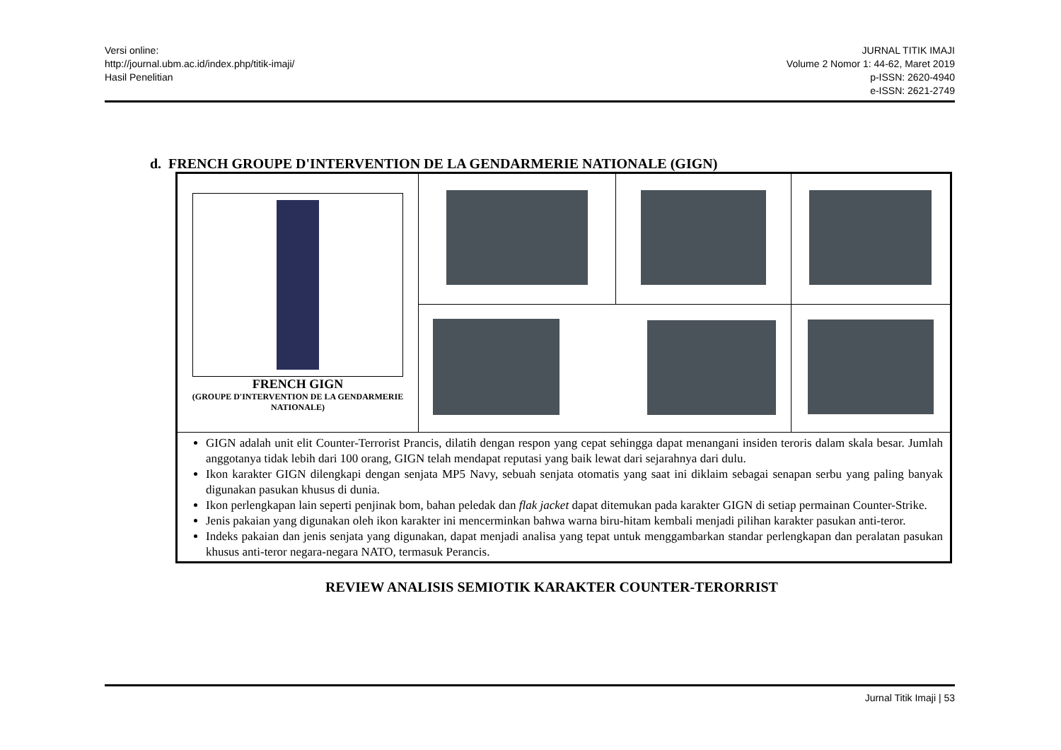Versi online:
http://journal.ubm.ac.id/index.php/titik-imaji/
Hasil Penelitian
JURNAL TITIK IMAJI
Volume 2 Nomor 1: 44-62, Maret 2019
p-ISSN: 2620-4940
e-ISSN: 2621-2749
d. FRENCH GROUPE D'INTERVENTION DE LA GENDARMERIE NATIONALE (GIGN)
| FRENCH GIGN (GROUPE D'INTERVENTION DE LA GENDARMERIE NATIONALE) | | | |
| GIGN adalah unit elit Counter-Terrorist Prancis, dilatih dengan respon yang cepat sehingga dapat menangani insiden teroris dalam skala besar. Jumlah anggotanya tidak lebih dari 100 orang, GIGN telah mendapat reputasi yang baik lewat dari sejarahnya dari dulu. Ikon karakter GIGN dilengkapi dengan senjata MP5 Navy, sebuah senjata otomatis yang saat ini diklaim sebagai senapan serbu yang paling banyak digunakan pasukan khusus di dunia. Ikon perlengkapan lain seperti penjinak bom, bahan peledak dan flak jacket dapat ditemukan pada karakter GIGN di setiap permainan Counter-Strike. Jenis pakaian yang digunakan oleh ikon karakter ini mencerminkan bahwa warna biru-hitam kembali menjadi pilihan karakter pasukan anti-teror. Indeks pakaian dan jenis senjata yang digunakan, dapat menjadi analisa yang tepat untuk menggambarkan standar perlengkapan dan peralatan pasukan khusus anti-teror negara-negara NATO, termasuk Perancis. | | | |
REVIEW ANALISIS SEMIOTIK KARAKTER COUNTER-TERORRIST
Jurnal Titik Imaji | 53